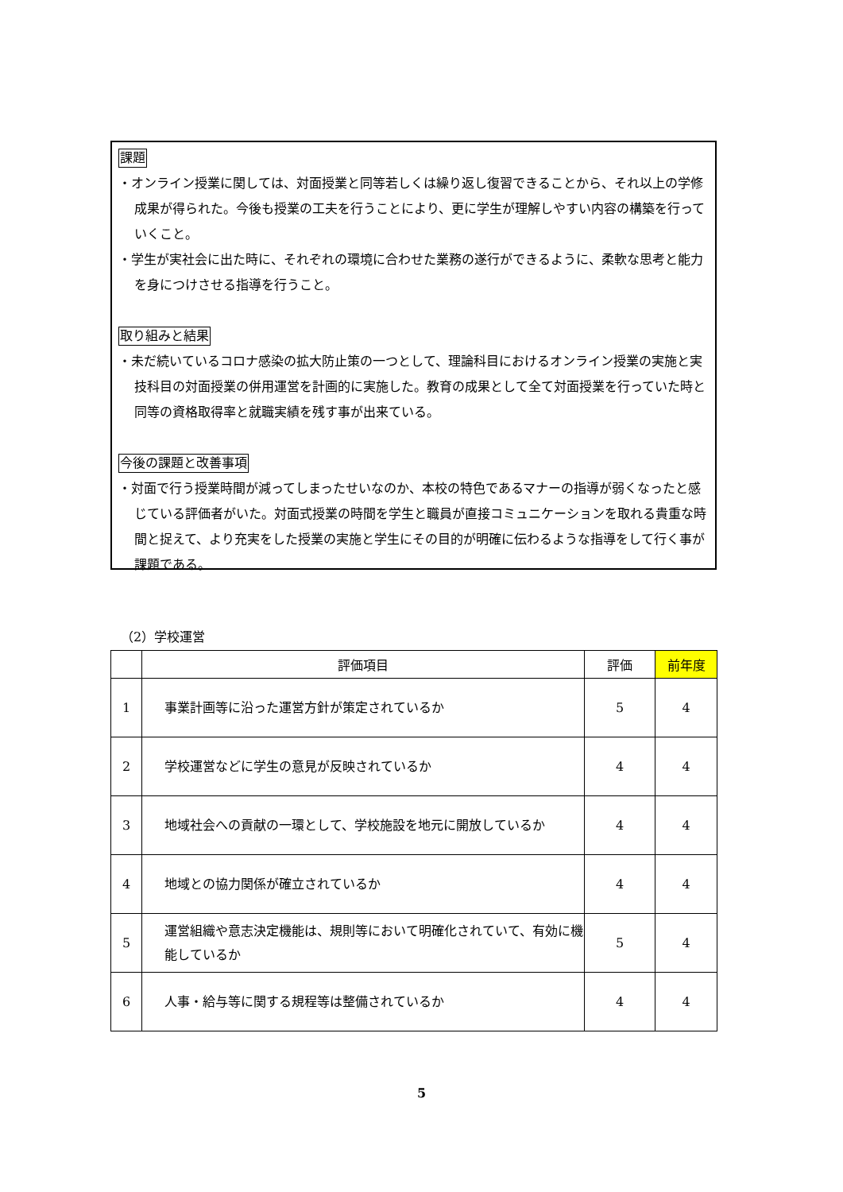課題
・オンライン授業に関しては、対面授業と同等若しくは繰り返し復習できることから、それ以上の学修成果が得られた。今後も授業の工夫を行うことにより、更に学生が理解しやすい内容の構築を行っていくこと。
・学生が実社会に出た時に、それぞれの環境に合わせた業務の遂行ができるように、柔軟な思考と能力を身につけさせる指導を行うこと。
取り組みと結果
・未だ続いているコロナ感染の拡大防止策の一つとして、理論科目におけるオンライン授業の実施と実技科目の対面授業の併用運営を計画的に実施した。教育の成果として全て対面授業を行っていた時と同等の資格取得率と就職実績を残す事が出来ている。
今後の課題と改善事項
・対面で行う授業時間が減ってしまったせいなのか、本校の特色であるマナーの指導が弱くなったと感じている評価者がいた。対面式授業の時間を学生と職員が直接コミュニケーションを取れる貴重な時間と捉えて、より充実をした授業の実施と学生にその目的が明確に伝わるような指導をして行く事が課題である。
（2）学校運営
| | 評価項目 | 評価 | 前年度 |
| --- | --- | --- | --- |
| 1 | 事業計画等に沿った運営方針が策定されているか | 5 | 4 |
| 2 | 学校運営などに学生の意見が反映されているか | 4 | 4 |
| 3 | 地域社会への貢献の一環として、学校施設を地元に開放しているか | 4 | 4 |
| 4 | 地域との協力関係が確立されているか | 4 | 4 |
| 5 | 運営組織や意志決定機能は、規則等において明確化されていて、有効に機能しているか | 5 | 4 |
| 6 | 人事・給与等に関する規程等は整備されているか | 4 | 4 |
5